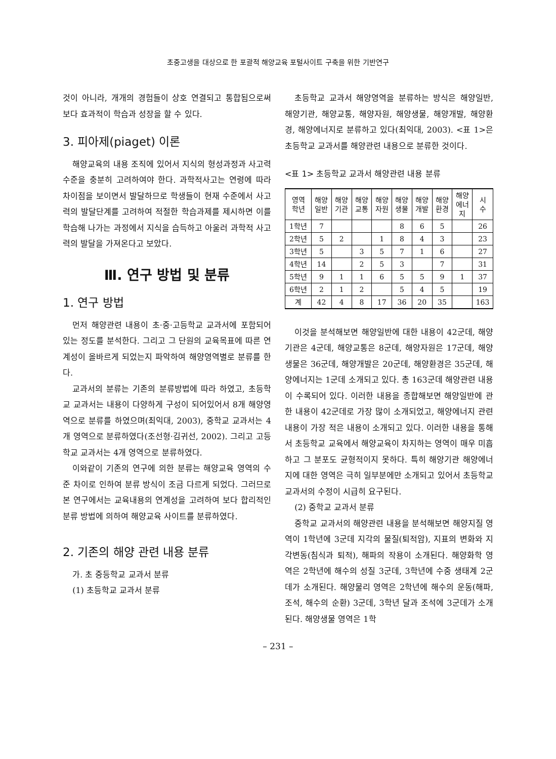초중고생을 대상으로 한 포괄적 해양교육 포털사이트 구축을 위한 기반연구
것이 아니라, 개개의 경험들이 상호 연결되고 통합됨으로써 보다 효과적이 학습과 성장을 할 수 있다.
3. 피아제(piaget) 이론
해양교육의 내용 조직에 있어서 지식의 형성과정과 사고력 수준을 충분히 고려하여야 한다. 과학적사고는 연령에 따라 차이점을 보이면서 발달하므로 학생들이 현재 수준에서 사고력의 발달단계를 고려하여 적절한 학습과제를 제시하면 이를 학습해 나가는 과정에서 지식을 습득하고 아울러 과학적 사고력의 발달을 가져온다고 보았다.
Ⅲ. 연구 방법 및 분류
1. 연구 방법
먼저 해양관련 내용이 초·중·고등학교 교과서에 포함되어 있는 정도를 분석한다. 그리고 그 단원의 교육목표에 따른 연계성이 올바르게 되었는지 파악하여 해양영역별로 분류를 한다.
교과서의 분류는 기존의 분류방법에 따라 하였고, 초등학교 교과서는 내용이 다양하게 구성이 되어있어서 8개 해양영역으로 분류를 하였으며(최익대, 2003), 중학교 교과서는 4개 영역으로 분류하였다(조선형·김귀선, 2002). 그리고 고등학교 교과서는 4개 영역으로 분류하였다.
이와같이 기존의 연구에 의한 분류는 해양교육 영역의 수준 차이로 인하여 분류 방식이 조금 다르게 되었다. 그러므로 본 연구에서는 교육내용의 연계성을 고려하여 보다 합리적인 분류 방법에 의하여 해양교육 사이트를 분류하였다.
2. 기존의 해양 관련 내용 분류
가. 초 중등학교 교과서 분류
(1) 초등학교 교과서 분류
초등학교 교과서 해양영역을 분류하는 방식은 해양일반, 해양기관, 해양교통, 해양자원, 해양생물, 해양개발, 해양환경, 해양에너지로 분류하고 있다(최익대, 2003). <표 1>은 초등학교 교과서를 해양관련 내용으로 분류한 것이다.
<표 1> 초등학교 교과서 해양관련 내용 분류
| 영역 학년 | 해양 일반 | 해양 기관 | 해양 교통 | 해양 자원 | 해양 생물 | 해양 개발 | 해양 환경 | 해양 에너 지 | 시 수 |
| --- | --- | --- | --- | --- | --- | --- | --- | --- | --- |
| 1학년 | 7 | | | | 8 | 6 | 5 | | 26 |
| 2학년 | 5 | 2 | | 1 | 8 | 4 | 3 | | 23 |
| 3학년 | 5 | | 3 | 5 | 7 | 1 | 6 | | 27 |
| 4학년 | 14 | | 2 | 5 | 3 | | 7 | | 31 |
| 5학년 | 9 | 1 | 1 | 6 | 5 | 5 | 9 | 1 | 37 |
| 6학년 | 2 | 1 | 2 | | 5 | 4 | 5 | | 19 |
| 계 | 42 | 4 | 8 | 17 | 36 | 20 | 35 | | 163 |
이것을 분석해보면 해양일반에 대한 내용이 42군데, 해양기관은 4군데, 해양교통은 8군데, 해양자원은 17군데, 해양생물은 36군데, 해양개발은 20군데, 해양환경은 35군데, 해양에너지는 1군데 소개되고 있다. 총 163군데 해양관련 내용이 수록되어 있다. 이러한 내용을 종합해보면 해양일반에 관한 내용이 42군데로 가장 많이 소개되었고, 해양에너지 관련 내용이 가장 적은 내용이 소개되고 있다. 이러한 내용을 통해서 초등학교 교육에서 해양교육이 차지하는 영역이 매우 미흡하고 그 분포도 균형적이지 못하다. 특히 해양기관 해양에너지에 대한 영역은 극히 일부분에만 소개되고 있어서 초등학교 교과서의 수정이 시급히 요구된다.
(2) 중학교 교과서 분류
중학교 교과서의 해양관련 내용을 분석해보면 해양지질 영역이 1학년에 3군데 지각의 물질(퇴적암), 지표의 변화와 지각변동(침식과 퇴적), 해파의 작용이 소개된다. 해양화학 영역은 2학년에 해수의 성질 3군데, 3학년에 수중 생태계 2군데가 소개된다. 해양물리 영역은 2학년에 해수의 운동(해파, 조석, 해수의 순환) 3군데, 3학년 달과 조석에 3군데가 소개된다. 해양생물 영역은 1학
– 231 –